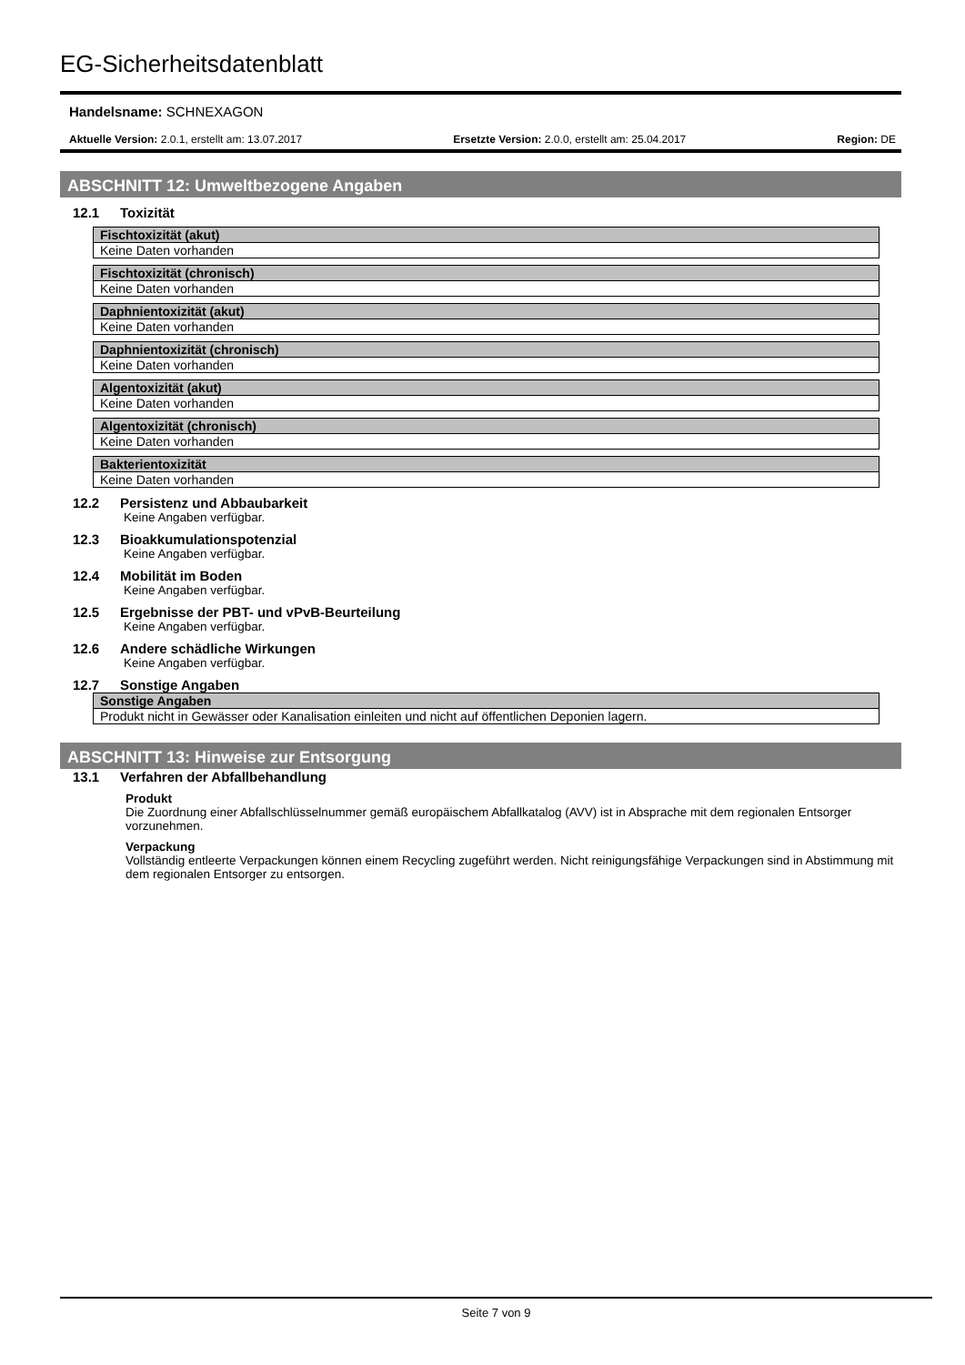EG-Sicherheitsdatenblatt
Handelsname: SCHNEXAGON
Aktuelle Version: 2.0.1, erstellt am: 13.07.2017 Ersetzte Version: 2.0.0, erstellt am: 25.04.2017 Region: DE
ABSCHNITT 12: Umweltbezogene Angaben
12.1 Toxizität
| Fischtoxizität (akut) |
| --- |
| Keine Daten vorhanden |
| Fischtoxizität (chronisch) |
| --- |
| Keine Daten vorhanden |
| Daphnientoxizität (akut) |
| --- |
| Keine Daten vorhanden |
| Daphnientoxizität (chronisch) |
| --- |
| Keine Daten vorhanden |
| Algentoxizität (akut) |
| --- |
| Keine Daten vorhanden |
| Algentoxizität (chronisch) |
| --- |
| Keine Daten vorhanden |
| Bakterientoxizität |
| --- |
| Keine Daten vorhanden |
12.2 Persistenz und Abbaubarkeit
Keine Angaben verfügbar.
12.3 Bioakkumulationspotenzial
Keine Angaben verfügbar.
12.4 Mobilität im Boden
Keine Angaben verfügbar.
12.5 Ergebnisse der PBT- und vPvB-Beurteilung
Keine Angaben verfügbar.
12.6 Andere schädliche Wirkungen
Keine Angaben verfügbar.
12.7 Sonstige Angaben
| Sonstige Angaben |
| --- |
| Produkt nicht in Gewässer oder Kanalisation einleiten und nicht auf öffentlichen Deponien lagern. |
ABSCHNITT 13: Hinweise zur Entsorgung
13.1 Verfahren der Abfallbehandlung
Produkt
Die Zuordnung einer Abfallschlüsselnummer gemäß europäischem Abfallkatalog (AVV) ist in Absprache mit dem regionalen Entsorger vorzunehmen.
Verpackung
Vollständig entleerte Verpackungen können einem Recycling zugeführt werden. Nicht reinigungsfähige Verpackungen sind in Abstimmung mit dem regionalen Entsorger zu entsorgen.
Seite 7 von 9